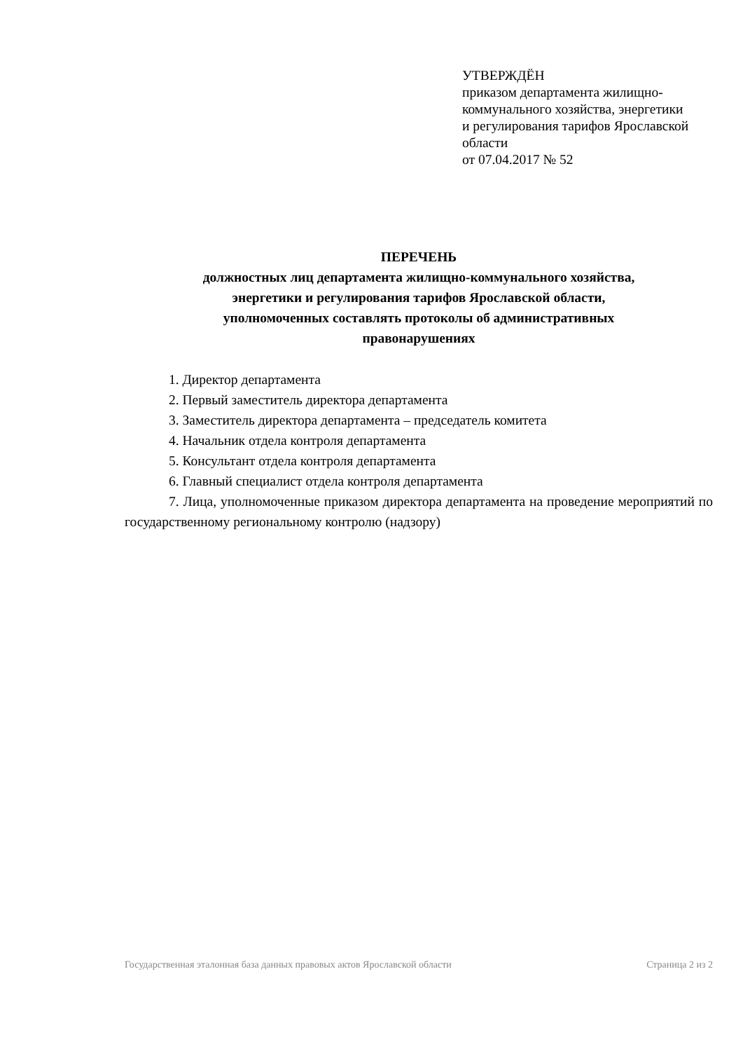УТВЕРЖДЁН
приказом департамента жилищно-коммунального хозяйства, энергетики и регулирования тарифов Ярославской области
от 07.04.2017 № 52
ПЕРЕЧЕНЬ
должностных лиц департамента жилищно-коммунального хозяйства,
энергетики и регулирования тарифов Ярославской области,
уполномоченных составлять протоколы об административных
правонарушениях
1. Директор департамента
2. Первый заместитель директора департамента
3. Заместитель директора департамента – председатель комитета
4. Начальник отдела контроля департамента
5. Консультант отдела контроля департамента
6. Главный специалист отдела контроля департамента
7. Лица, уполномоченные приказом директора департамента на проведение мероприятий по государственному региональному контролю (надзору)
Государственная эталонная база данных правовых актов Ярославской области Страница 2 из 2